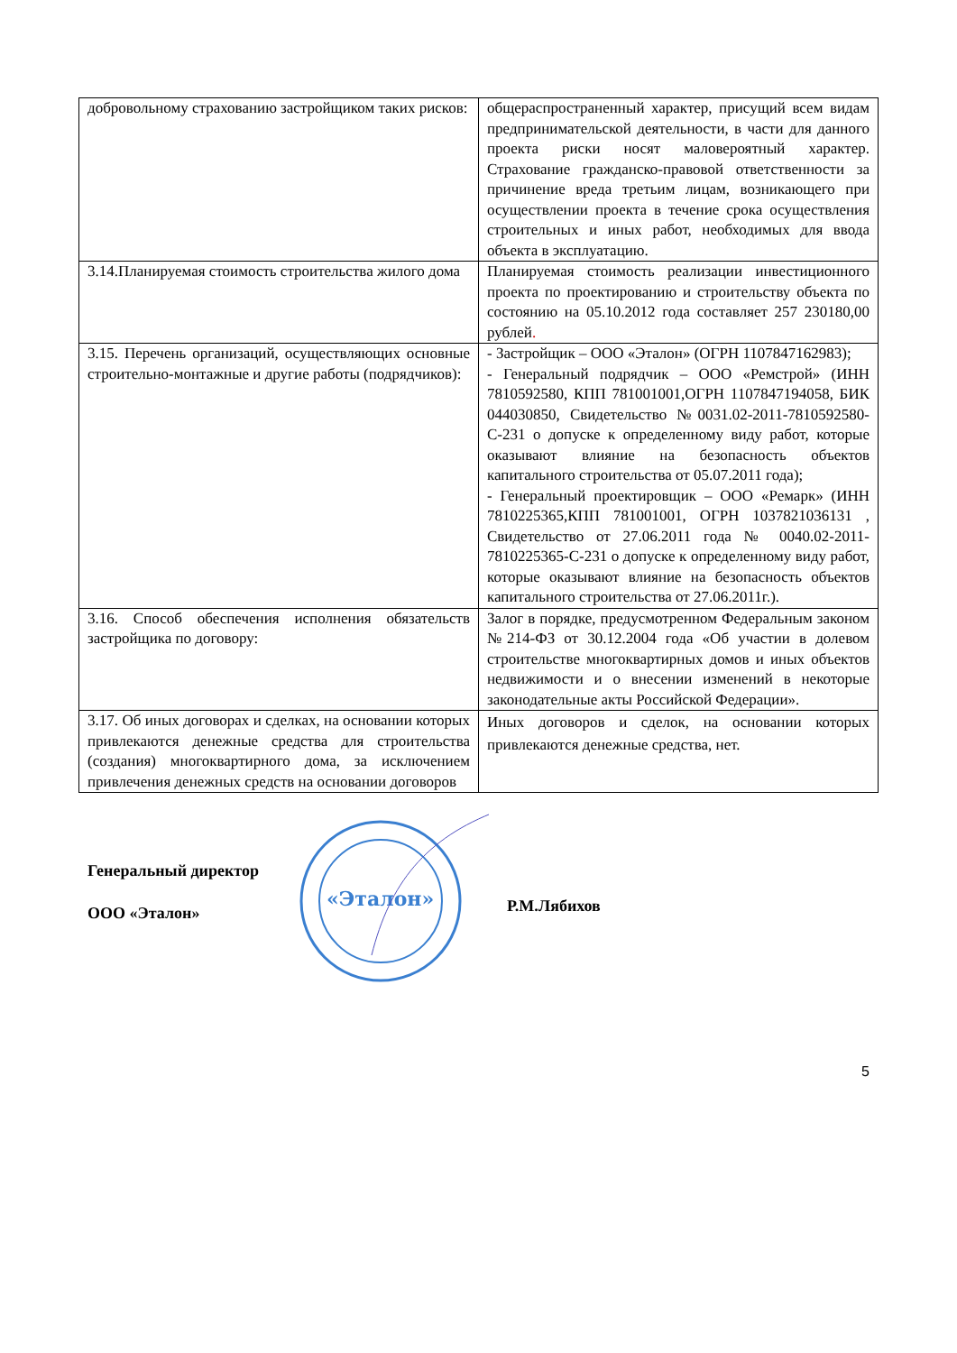| добровольному страхованию застройщиком таких рисков: | общераспространенный характер, присущий всем видам предпринимательской деятельности, в части для данного проекта риски носят маловероятный характер. Страхование гражданско-правовой ответственности за причинение вреда третьим лицам, возникающего при осуществлении проекта в течение срока осуществления строительных и иных работ, необходимых для ввода объекта в эксплуатацию. |
| 3.14.Планируемая стоимость строительства жилого дома | Планируемая стоимость реализации инвестиционного проекта по проектированию и строительству объекта по состоянию на 05.10.2012 года составляет 257 230180,00 рублей . |
| 3.15. Перечень организаций, осуществляющих основные строительно-монтажные и другие работы (подрядчиков): | - Застройщик – ООО «Эталон» (ОГРН 1107847162983); - Генеральный подрядчик – ООО «Ремстрой» (ИНН 7810592580, КПП 781001001,ОГРН 1107847194058, БИК 044030850, Свидетельство №0031.02-2011-7810592580-С-231 о допуске к определенному виду работ, которые оказывают влияние на безопасность объектов капитального строительства от 05.07.2011 года); - Генеральный проектировщик – ООО «Ремарк» (ИНН 7810225365,КПП 781001001, ОГРН 1037821036131 , Свидетельство от 27.06.2011 года № 0040.02-2011-7810225365-С-231 о допуске к определенному виду работ, которые оказывают влияние на безопасность объектов капитального строительства от 27.06.2011г.). |
| 3.16. Способ обеспечения исполнения обязательств застройщика по договору: | Залог в порядке, предусмотренном Федеральным законом №214-ФЗ от 30.12.2004 года «Об участии в долевом строительстве многоквартирных домов и иных объектов недвижимости и о внесении изменений в некоторые законодательные акты Российской Федерации». |
| 3.17. Об иных договорах и сделках, на основании которых привлекаются денежные средства для строительства (создания) многоквартирного дома, за исключением привлечения денежных средств на основании договоров | Иных договоров и сделок, на основании которых привлекаются денежные средства, нет. |
Генеральный директор
ООО «Эталон»
«Эталон»
Р.М.Лябихов
5